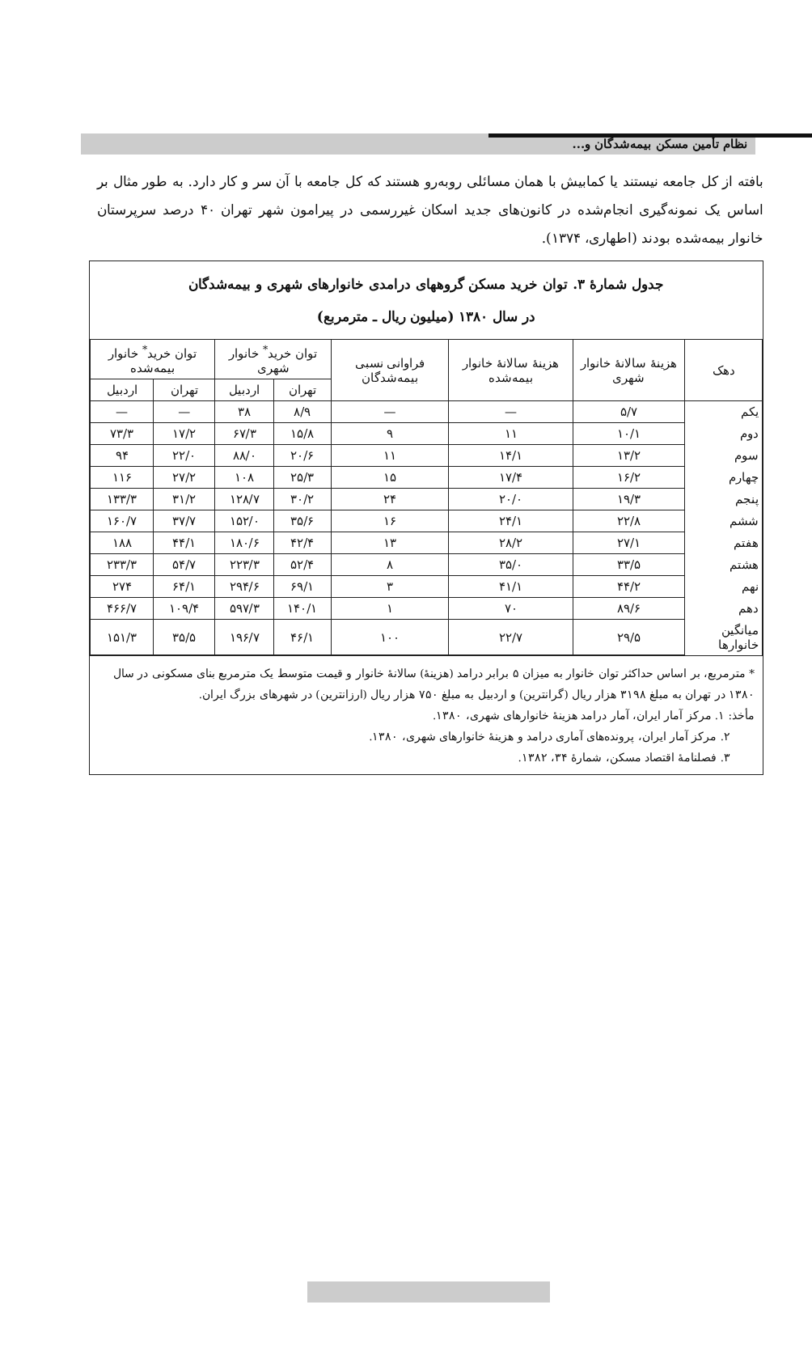نظام تأمین مسکن بیمه‌شدگان و...
بافته از کل جامعه نیستند یا کمابیش با همان مسائلی روبه‌رو هستند که کل جامعه با آن سر و کار دارد. به طور مثال بر اساس یک نمونه‌گیری انجام‌شده در کانون‌های جدید اسکان غیررسمی در پیرامون شهر تهران ۴۰ درصد سرپرستان خانوار بیمه‌شده بودند (اطهاری، ۱۳۷۴).
جدول شمارهٔ ۳. توان خرید مسکن گروههای درامدی خانوارهای شهری و بیمه‌شدگان
در سال ۱۳۸۰ (میلیون ریال ـ مترمربع)
| دهک | هزینهٔ سالانهٔ خانوار شهری | هزینهٔ سالانهٔ خانوار بیمه‌شده | فراوانی نسبی بیمه‌شدگان | توان خرید<sup>*</sup> خانوار شهری | | توان خرید<sup>*</sup> خانوار بیمه‌شده | |
| --- | --- | --- | --- | --- | --- | --- | --- |
| | | | | تهران | اردبیل | تهران | اردبیل |
| یکم | ۵/۷ | — | — | ۸/۹ | ۳۸ | — | — |
| دوم | ۱۰/۱ | ۱۱ | ۹ | ۱۵/۸ | ۶۷/۳ | ۱۷/۲ | ۷۳/۳ |
| سوم | ۱۳/۲ | ۱۴/۱ | ۱۱ | ۲۰/۶ | ۸۸/۰ | ۲۲/۰ | ۹۴ |
| چهارم | ۱۶/۲ | ۱۷/۴ | ۱۵ | ۲۵/۳ | ۱۰۸ | ۲۷/۲ | ۱۱۶ |
| پنجم | ۱۹/۳ | ۲۰/۰ | ۲۴ | ۳۰/۲ | ۱۲۸/۷ | ۳۱/۲ | ۱۳۳/۳ |
| ششم | ۲۲/۸ | ۲۴/۱ | ۱۶ | ۳۵/۶ | ۱۵۲/۰ | ۳۷/۷ | ۱۶۰/۷ |
| هفتم | ۲۷/۱ | ۲۸/۲ | ۱۳ | ۴۲/۴ | ۱۸۰/۶ | ۴۴/۱ | ۱۸۸ |
| هشتم | ۳۳/۵ | ۳۵/۰ | ۸ | ۵۲/۴ | ۲۲۳/۳ | ۵۴/۷ | ۲۳۳/۳ |
| نهم | ۴۴/۲ | ۴۱/۱ | ۳ | ۶۹/۱ | ۲۹۴/۶ | ۶۴/۱ | ۲۷۴ |
| دهم | ۸۹/۶ | ۷۰ | ۱ | ۱۴۰/۱ | ۵۹۷/۳ | ۱۰۹/۴ | ۴۶۶/۷ |
| میانگین خانوارها | ۲۹/۵ | ۲۲/۷ | ۱۰۰ | ۴۶/۱ | ۱۹۶/۷ | ۳۵/۵ | ۱۵۱/۳ |
* مترمربع، بر اساس حداکثر توان خانوار به میزان ۵ برابر درامد (هزینهٔ) سالانهٔ خانوار و قیمت متوسط یک مترمربع بنای مسکونی در سال ۱۳۸۰ در تهران به مبلغ ۳۱۹۸ هزار ریال (گرانترین) و اردبیل به مبلغ ۷۵۰ هزار ریال (ارزانترین) در شهرهای بزرگ ایران.
مأخذ: ۱. مرکز آمار ایران، آمار درامد هزینهٔ خانوارهای شهری، ۱۳۸۰.
۲. مرکز آمار ایران، پرونده‌های آماری درامد و هزینهٔ خانوارهای شهری، ۱۳۸۰.
۳. فصلنامهٔ اقتصاد مسکن، شمارهٔ ۳۴، ۱۳۸۲.